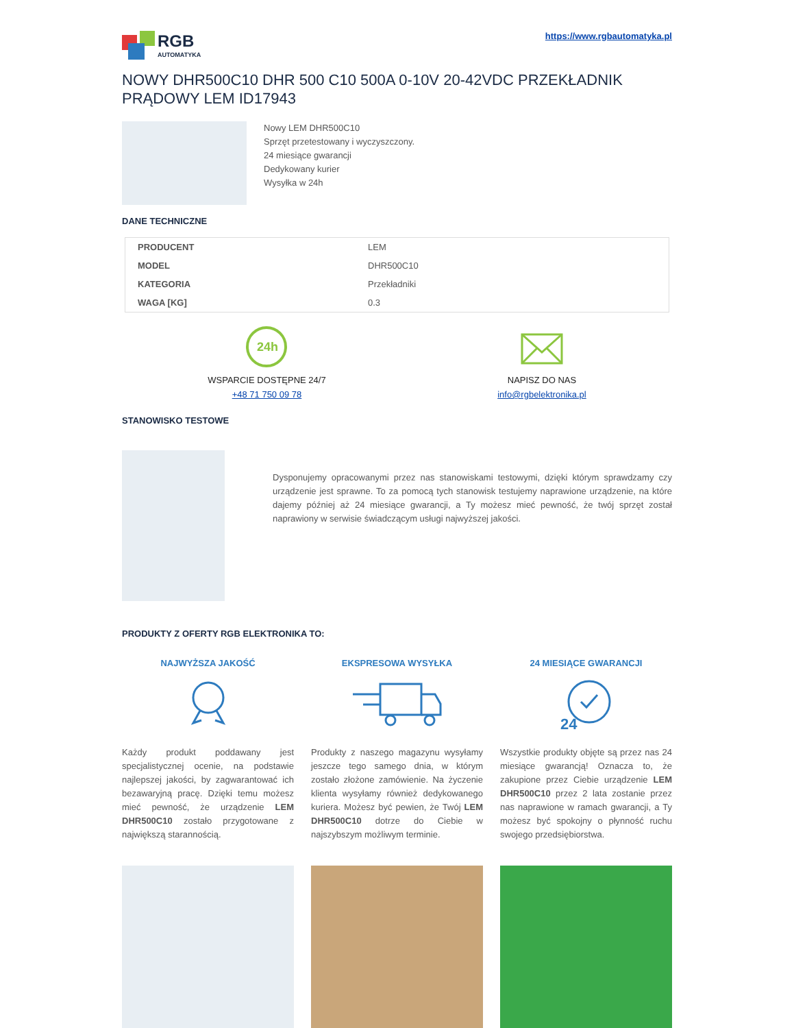RGB
AUTOMATYKA
https://www.rgbautomatyka.pl
NOWY DHR500C10 DHR 500 C10 500A 0-10V 20-42VDC PRZEKŁADNIK PRĄDOWY LEM ID17943
Nowy LEM DHR500C10
Sprzęt przetestowany i wyczyszczony.
24 miesiące gwarancji
Dedykowany kurier
Wysyłka w 24h
DANE TECHNICZNE
| PRODUCENT | LEM |
| MODEL | DHR500C10 |
| KATEGORIA | Przekładniki |
| WAGA [KG] | 0.3 |
24h
WSPARCIE DOSTĘPNE 24/7
+48 71 750 09 78
NAPISZ DO NAS
info@rgbelektronika.pl
STANOWISKO TESTOWE
Dysponujemy opracowanymi przez nas stanowiskami testowymi, dzięki którym sprawdzamy czy urządzenie jest sprawne. To za pomocą tych stanowisk testujemy naprawione urządzenie, na które dajemy później aż 24 miesiące gwarancji, a Ty możesz mieć pewność, że twój sprzęt został naprawiony w serwisie świadczącym usługi najwyższej jakości.
PRODUKTY Z OFERTY RGB ELEKTRONIKA TO:
NAJWYŻSZA JAKOŚĆ
Każdy produkt poddawany jest specjalistycznej ocenie, na podstawie najlepszej jakości, by zagwarantować ich bezawaryjną pracę. Dzięki temu możesz mieć pewność, że urządzenie LEM DHR500C10 zostało przygotowane z największą starannością.
EKSPRESOWA WYSYŁKA
Produkty z naszego magazynu wysyłamy jeszcze tego samego dnia, w którym zostało złożone zamówienie. Na życzenie klienta wysyłamy również dedykowanego kuriera. Możesz być pewien, że Twój LEM DHR500C10 dotrze do Ciebie w najszybszym możliwym terminie.
24 MIESIĄCE GWARANCJI
24
Wszystkie produkty objęte są przez nas 24 miesiące gwarancją! Oznacza to, że zakupione przez Ciebie urządzenie LEM DHR500C10 przez 2 lata zostanie przez nas naprawione w ramach gwarancji, a Ty możesz być spokojny o płynność ruchu swojego przedsiębiorstwa.